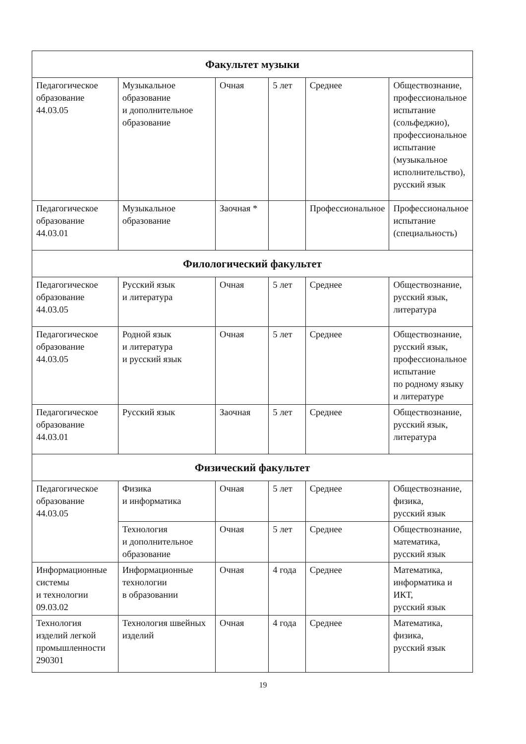| Факультет музыки | | | | | |
| Педагогическое образование 44.03.05 | Музыкальное образование и дополнительное образование | Очная | 5 лет | Среднее | Обществознание, профессиональное испытание (сольфеджио), профессиональное испытание (музыкальное исполнительство), русский язык |
| Педагогическое образование 44.03.01 | Музыкальное образование | Заочная * | | Профессиональное | Профессиональное испытание (специальность) |
| Филологический факультет | | | | | |
| Педагогическое образование 44.03.05 | Русский язык и литература | Очная | 5 лет | Среднее | Обществознание, русский язык, литература |
| Педагогическое образование 44.03.05 | Родной язык и литература и русский язык | Очная | 5 лет | Среднее | Обществознание, русский язык, профессиональное испытание по родному языку и литературе |
| Педагогическое образование 44.03.01 | Русский язык | Заочная | 5 лет | Среднее | Обществознание, русский язык, литература |
| Физический факультет | | | | | |
| Педагогическое образование 44.03.05 | Физика и информатика | Очная | 5 лет | Среднее | Обществознание, физика, русский язык |
| | Технология и дополнительное образование | Очная | 5 лет | Среднее | Обществознание, математика, русский язык |
| Информационные системы и технологии 09.03.02 | Информационные технологии в образовании | Очная | 4 года | Среднее | Математика, информатика и ИКТ, русский язык |
| Технология изделий легкой промышленности 290301 | Технология швейных изделий | Очная | 4 года | Среднее | Математика, физика, русский язык |
19